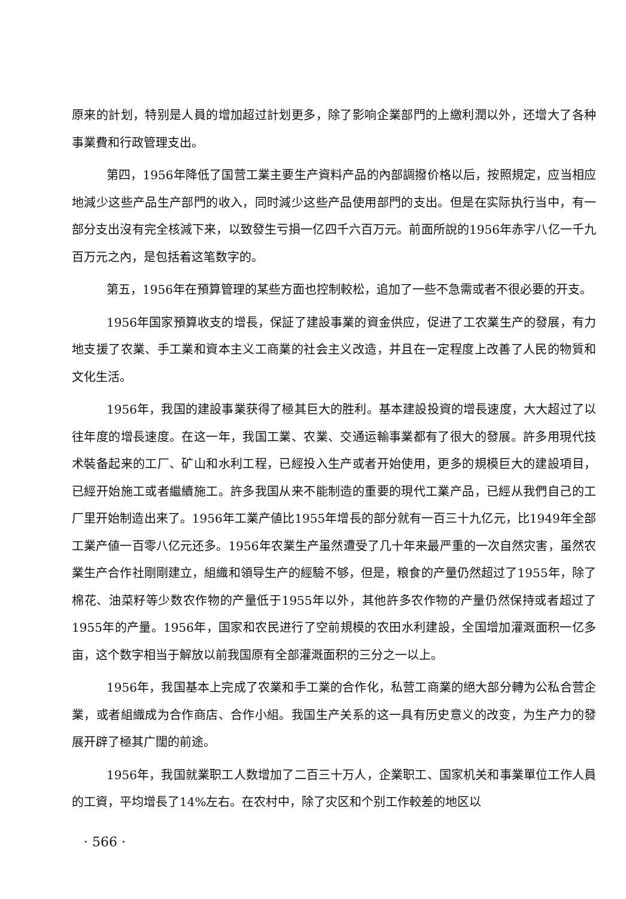原来的計划，特别是人員的增加超过計划更多，除了影响企業部門的上繳利潤以外，还增大了各种事業費和行政管理支出。
第四，1956年降低了国营工業主要生产資料产品的內部調撥价格以后，按照規定，应当相应地減少这些产品生产部門的收入，同时減少这些产品使用部門的支出。但是在实际执行当中，有一部分支出沒有完全核減下来，以致發生亏損一亿四千六百万元。前面所說的1956年赤字八亿一千九百万元之內，是包括着这笔数字的。
第五，1956年在預算管理的某些方面也控制較松，追加了一些不急需或者不很必要的开支。
1956年国家預算收支的增長，保証了建設事業的資金供应，促进了工农業生产的發展，有力地支援了农業、手工業和資本主义工商業的社会主义改造，并且在一定程度上改善了人民的物質和文化生活。
1956年，我国的建設事業获得了極其巨大的胜利。基本建設投資的增長速度，大大超过了以往年度的增長速度。在这一年，我国工業、农業、交通运輸事業都有了很大的發展。許多用現代技术裝备起来的工厂、矿山和水利工程，已經投入生产或者开始使用，更多的規模巨大的建設項目，已經开始施工或者繼續施工。許多我国从来不能制造的重要的現代工業产品，已經从我們自己的工厂里开始制造出来了。1956年工業产値比1955年增長的部分就有一百三十九亿元，比1949年全部工業产値一百零八亿元还多。1956年农業生产虽然遭受了几十年来最严重的一次自然灾害，虽然农業生产合作社剛剛建立，組織和領导生产的經驗不够，但是，粮食的产量仍然超过了1955年，除了棉花、油菜籽等少数农作物的产量低于1955年以外，其他許多农作物的产量仍然保持或者超过了1955年的产量。1956年，国家和农民进行了空前規模的农田水利建設，全国增加灌溉面积一亿多亩，这个数字相当于解放以前我国原有全部灌溉面积的三分之一以上。
1956年，我国基本上完成了农業和手工業的合作化，私营工商業的絕大部分轉为公私合营企業，或者組織成为合作商店、合作小組。我国生产关系的这一具有历史意义的改变，为生产力的發展开辟了極其广闊的前途。
1956年，我国就業职工人数增加了二百三十万人，企業职工、国家机关和事業單位工作人員的工資，平均增長了14%左右。在农村中，除了灾区和个别工作較差的地区以
· 566 ·